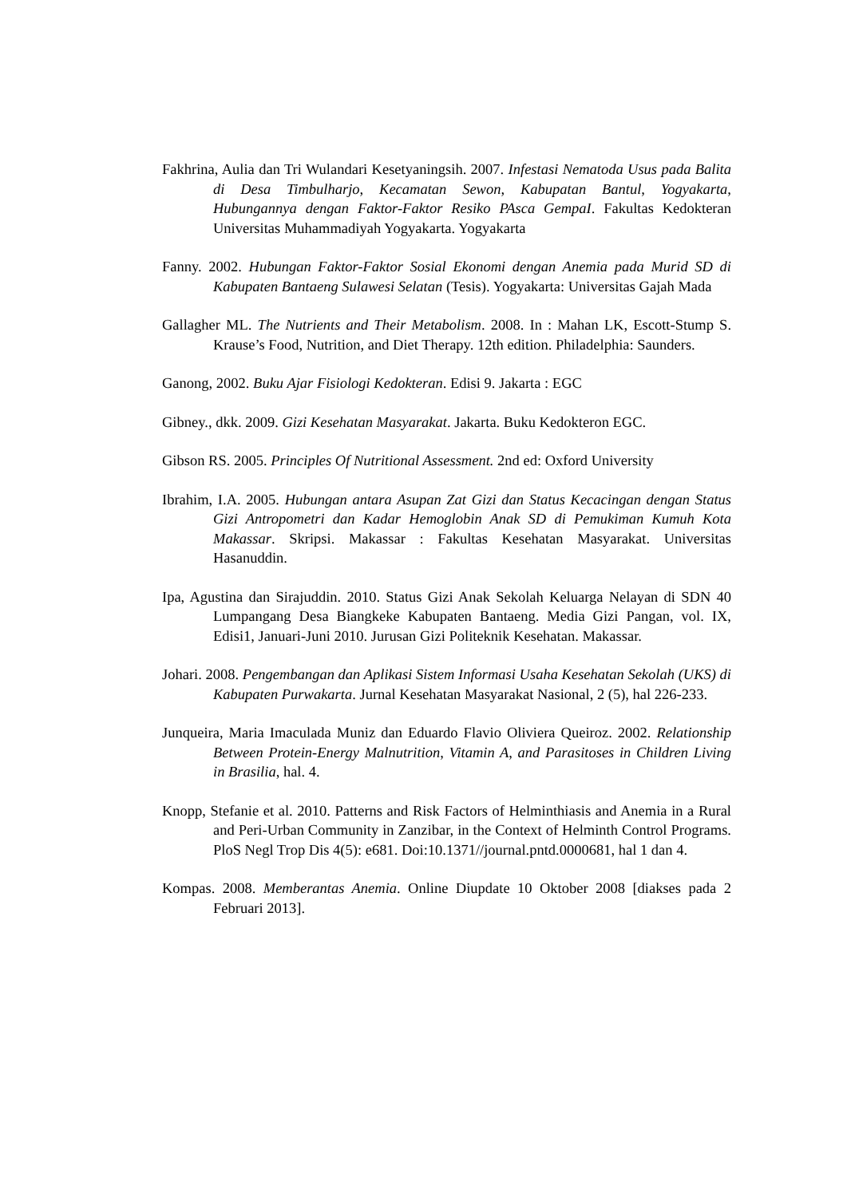Fakhrina, Aulia dan Tri Wulandari Kesetyaningsih. 2007. Infestasi Nematoda Usus pada Balita di Desa Timbulharjo, Kecamatan Sewon, Kabupatan Bantul, Yogyakarta, Hubungannya dengan Faktor-Faktor Resiko PAsca GempaI. Fakultas Kedokteran Universitas Muhammadiyah Yogyakarta. Yogyakarta
Fanny. 2002. Hubungan Faktor-Faktor Sosial Ekonomi dengan Anemia pada Murid SD di Kabupaten Bantaeng Sulawesi Selatan (Tesis). Yogyakarta: Universitas Gajah Mada
Gallagher ML. The Nutrients and Their Metabolism. 2008. In : Mahan LK, Escott-Stump S. Krause’s Food, Nutrition, and Diet Therapy. 12th edition. Philadelphia: Saunders.
Ganong, 2002. Buku Ajar Fisiologi Kedokteran. Edisi 9. Jakarta : EGC
Gibney., dkk. 2009. Gizi Kesehatan Masyarakat. Jakarta. Buku Kedokteron EGC.
Gibson RS. 2005. Principles Of Nutritional Assessment. 2nd ed: Oxford University
Ibrahim, I.A. 2005. Hubungan antara Asupan Zat Gizi dan Status Kecacingan dengan Status Gizi Antropometri dan Kadar Hemoglobin Anak SD di Pemukiman Kumuh Kota Makassar. Skripsi. Makassar : Fakultas Kesehatan Masyarakat. Universitas Hasanuddin.
Ipa, Agustina dan Sirajuddin. 2010. Status Gizi Anak Sekolah Keluarga Nelayan di SDN 40 Lumpangang Desa Biangkeke Kabupaten Bantaeng. Media Gizi Pangan, vol. IX, Edisi1, Januari-Juni 2010. Jurusan Gizi Politeknik Kesehatan. Makassar.
Johari. 2008. Pengembangan dan Aplikasi Sistem Informasi Usaha Kesehatan Sekolah (UKS) di Kabupaten Purwakarta. Jurnal Kesehatan Masyarakat Nasional, 2 (5), hal 226-233.
Junqueira, Maria Imaculada Muniz dan Eduardo Flavio Oliviera Queiroz. 2002. Relationship Between Protein-Energy Malnutrition, Vitamin A, and Parasitoses in Children Living in Brasilia, hal. 4.
Knopp, Stefanie et al. 2010. Patterns and Risk Factors of Helminthiasis and Anemia in a Rural and Peri-Urban Community in Zanzibar, in the Context of Helminth Control Programs. PloS Negl Trop Dis 4(5): e681. Doi:10.1371//journal.pntd.0000681, hal 1 dan 4.
Kompas. 2008. Memberantas Anemia. Online Diupdate 10 Oktober 2008 [diakses pada 2 Februari 2013].